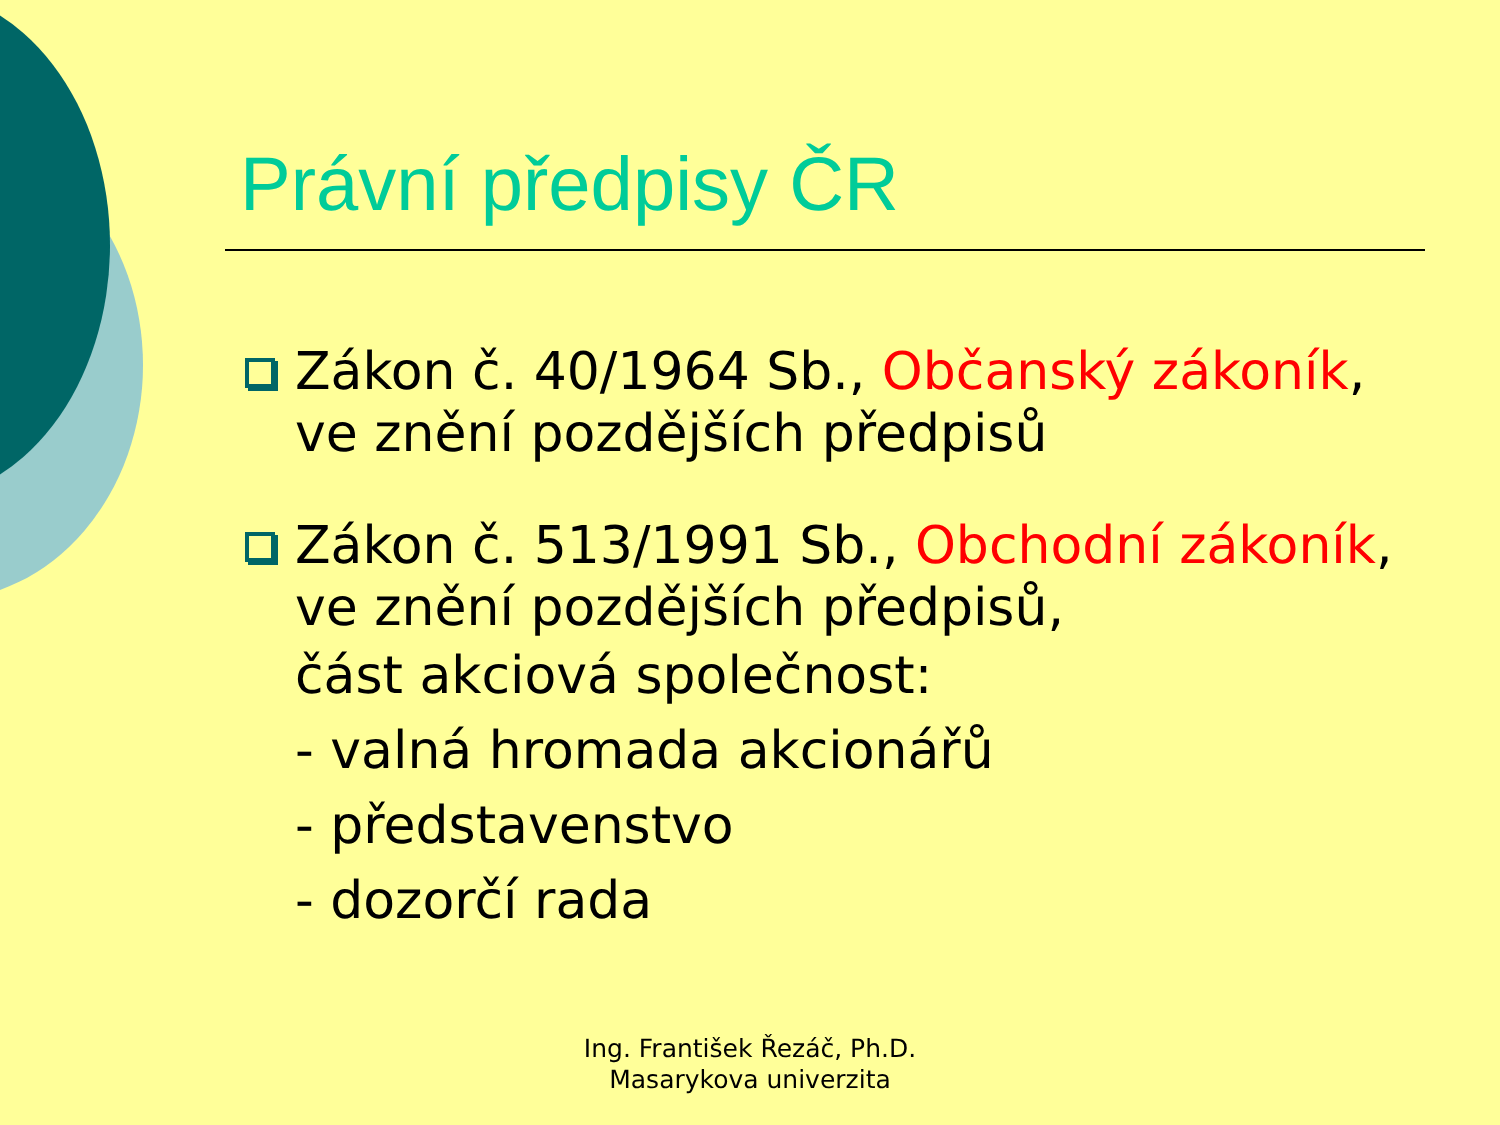Právní předpisy ČR
Zákon č. 40/1964 Sb., Občanský zákoník, ve znění pozdějších předpisů
Zákon č. 513/1991 Sb., Obchodní zákoník, ve znění pozdějších předpisů,
část akciová společnost:
- valná hromada akcionářů
- představenstvo
- dozorčí rada
Ing. František Řezáč, Ph.D.
Masarykova univerzita